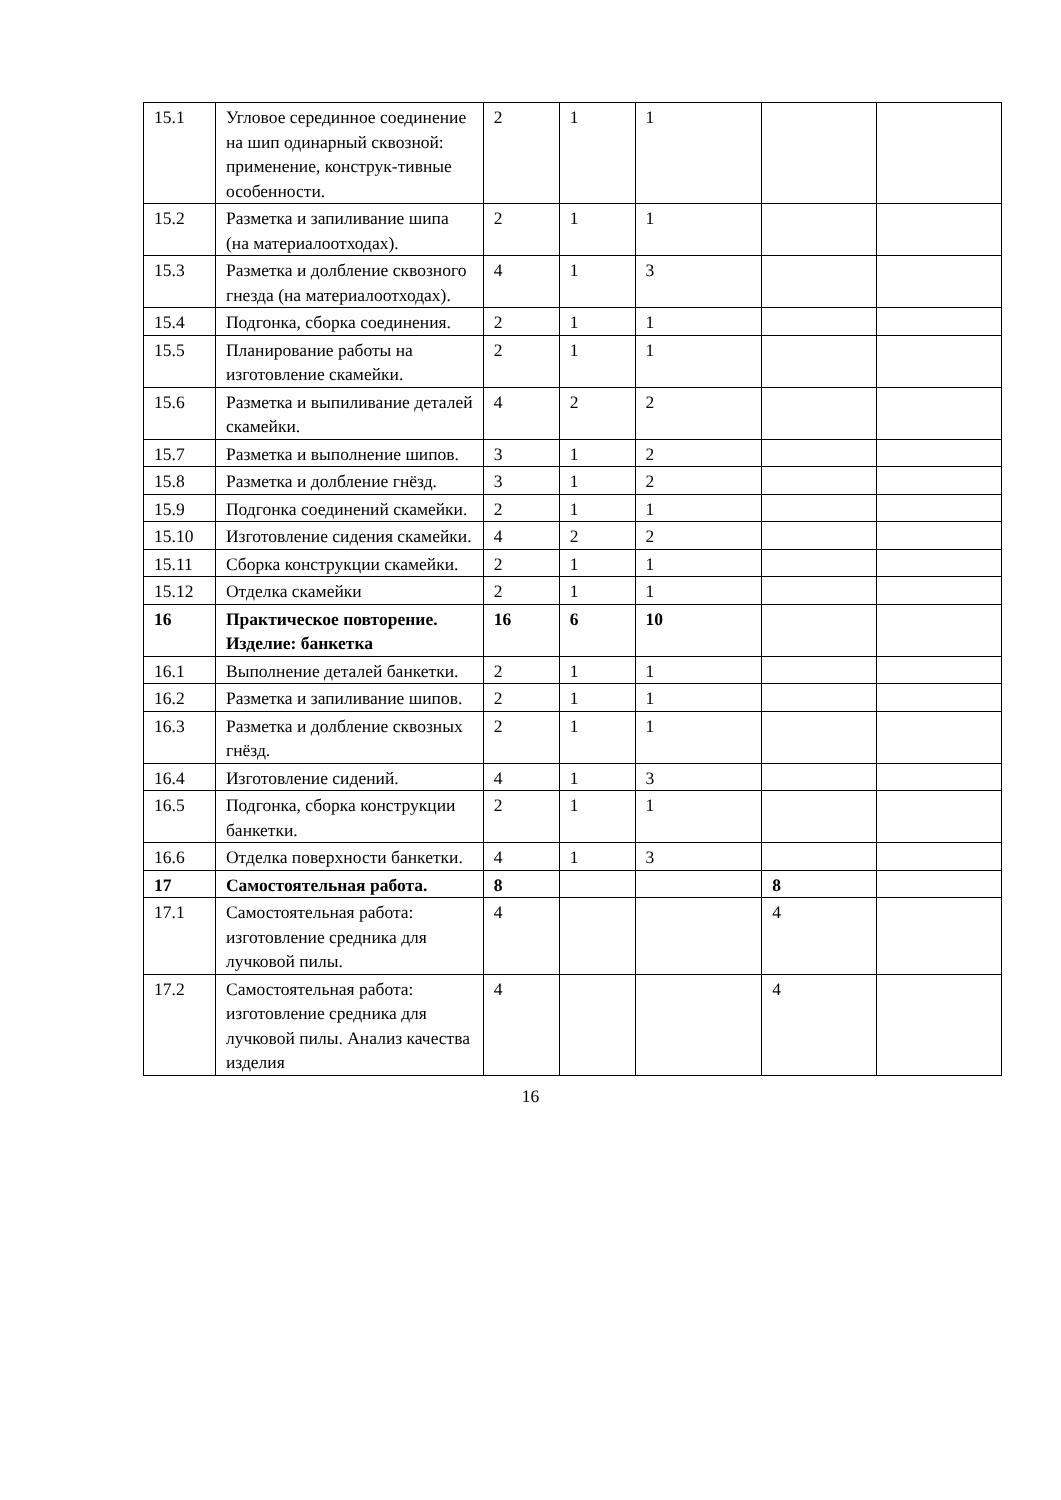| 15.1 | Угловое серединное соединение на шип одинарный сквозной: применение, конструк-тивные особенности. | 2 | 1 | 1 | | |
| 15.2 | Разметка и запиливание шипа (на материалоотходах). | 2 | 1 | 1 | | |
| 15.3 | Разметка и долбление сквозного гнезда (на материалоотходах). | 4 | 1 | 3 | | |
| 15.4 | Подгонка, сборка соединения. | 2 | 1 | 1 | | |
| 15.5 | Планирование работы на изготовление скамейки. | 2 | 1 | 1 | | |
| 15.6 | Разметка и выпиливание деталей скамейки. | 4 | 2 | 2 | | |
| 15.7 | Разметка и выполнение шипов. | 3 | 1 | 2 | | |
| 15.8 | Разметка и долбление гнёзд. | 3 | 1 | 2 | | |
| 15.9 | Подгонка соединений скамейки. | 2 | 1 | 1 | | |
| 15.10 | Изготовление сидения скамейки. | 4 | 2 | 2 | | |
| 15.11 | Сборка конструкции скамейки. | 2 | 1 | 1 | | |
| 15.12 | Отделка скамейки | 2 | 1 | 1 | | |
| 16 | Практическое повторение. Изделие: банкетка | 16 | 6 | 10 | | |
| 16.1 | Выполнение деталей банкетки. | 2 | 1 | 1 | | |
| 16.2 | Разметка и запиливание шипов. | 2 | 1 | 1 | | |
| 16.3 | Разметка и долбление сквозных гнёзд. | 2 | 1 | 1 | | |
| 16.4 | Изготовление сидений. | 4 | 1 | 3 | | |
| 16.5 | Подгонка, сборка конструкции банкетки. | 2 | 1 | 1 | | |
| 16.6 | Отделка поверхности банкетки. | 4 | 1 | 3 | | |
| 17 | Самостоятельная работа. | 8 | | | 8 | |
| 17.1 | Самостоятельная работа: изготовление средника для лучковой пилы. | 4 | | | 4 | |
| 17.2 | Самостоятельная работа: изготовление средника для лучковой пилы. Анализ качества изделия | 4 | | | 4 | |
16